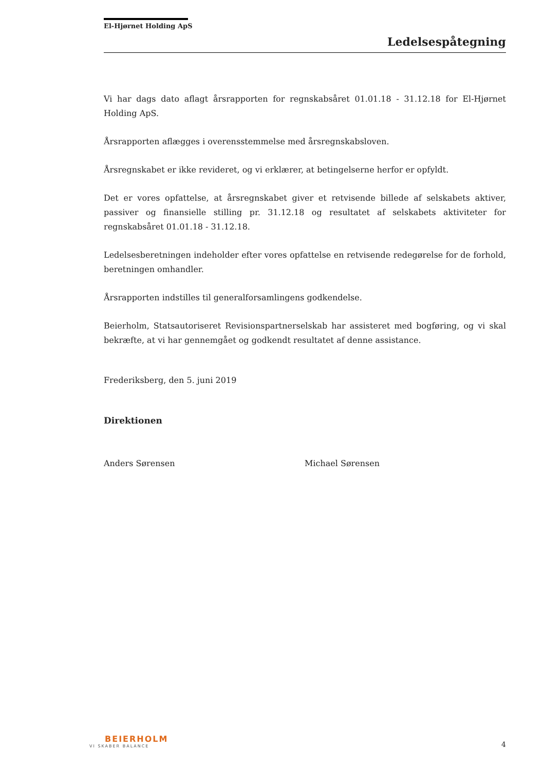El-Hjørnet Holding ApS
Ledelsespåtegning
Vi har dags dato aflagt årsrapporten for regnskabsåret 01.01.18 - 31.12.18 for El-Hjørnet Holding ApS.
Årsrapporten aflægges i overensstemmelse med årsregnskabsloven.
Årsregnskabet er ikke revideret, og vi erklærer, at betingelserne herfor er opfyldt.
Det er vores opfattelse, at årsregnskabet giver et retvisende billede af selskabets aktiver, passiver og finansielle stilling pr. 31.12.18 og resultatet af selskabets aktiviteter for regnskabsåret 01.01.18 - 31.12.18.
Ledelsesberetningen indeholder efter vores opfattelse en retvisende redegørelse for de forhold, beretningen omhandler.
Årsrapporten indstilles til generalforsamlingens godkendelse.
Beierholm, Statsautoriseret Revisionspartnerselskab har assisteret med bogføring, og vi skal bekræfte, at vi har gennemgået og godkendt resultatet af denne assistance.
Frederiksberg, den 5. juni 2019
Direktionen
Anders Sørensen Michael Sørensen
BEIERHOLM
VI SKABER BALANCE
4